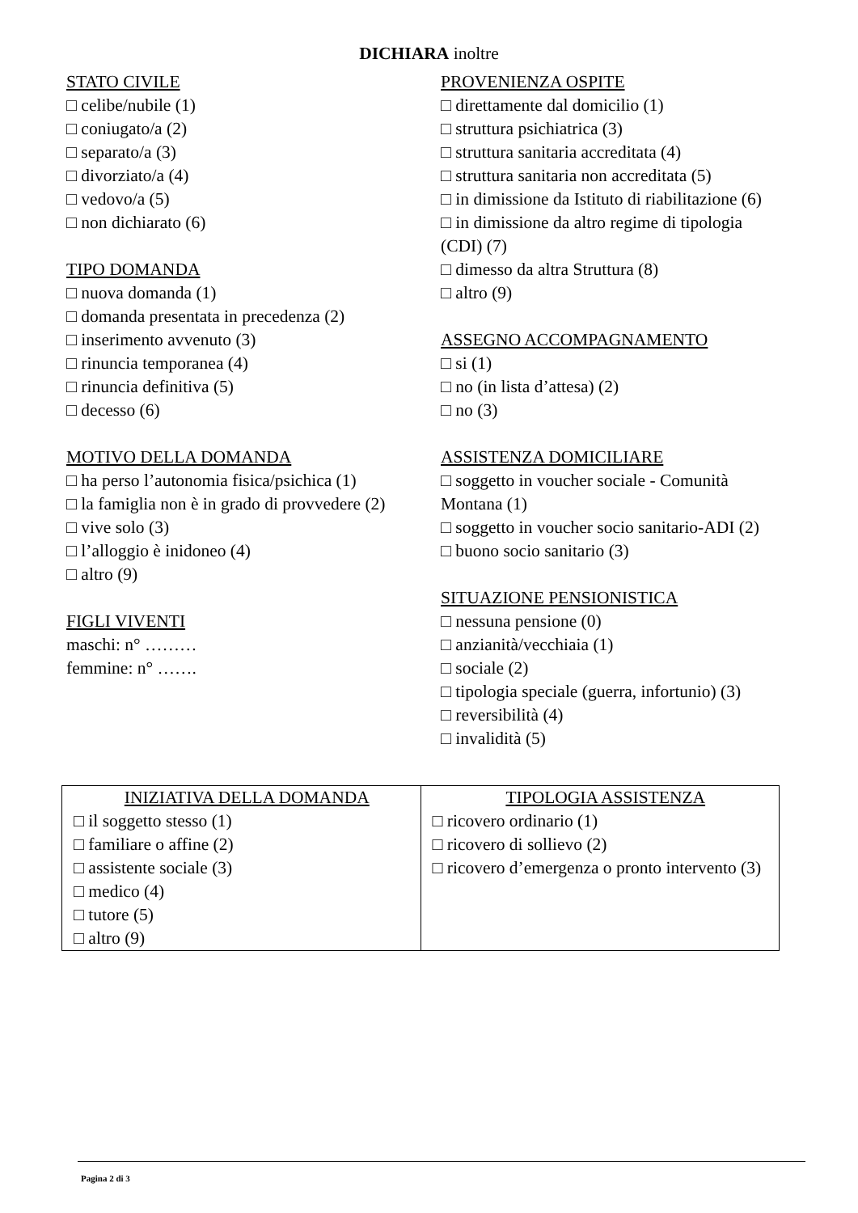DICHIARA inoltre
STATO CIVILE
□ celibe/nubile (1)
□ coniugato/a (2)
□ separato/a (3)
□ divorziato/a (4)
□ vedovo/a (5)
□ non dichiarato (6)
TIPO DOMANDA
□ nuova domanda (1)
□ domanda presentata in precedenza (2)
□ inserimento avvenuto (3)
□ rinuncia temporanea (4)
□ rinuncia definitiva (5)
□ decesso (6)
MOTIVO DELLA DOMANDA
□ ha perso l’autonomia fisica/psichica (1)
□ la famiglia non è in grado di provvedere (2)
□ vive solo (3)
□ l’alloggio è inidoneo (4)
□ altro (9)
FIGLI VIVENTI
maschi: n° ………
femmine: n° …….
PROVENIENZA OSPITE
□ direttamente dal domicilio (1)
□ struttura psichiatrica (3)
□ struttura sanitaria accreditata (4)
□ struttura sanitaria non accreditata (5)
□ in dimissione da Istituto di riabilitazione (6)
□ in dimissione da altro regime di tipologia (CDI) (7)
□ dimesso da altra Struttura (8)
□ altro (9)
ASSEGNO ACCOMPAGNAMENTO
□ si (1)
□ no (in lista d’attesa) (2)
□ no (3)
ASSISTENZA DOMICILIARE
□ soggetto in voucher sociale - Comunità Montana (1)
□ soggetto in voucher socio sanitario-ADI (2)
□ buono socio sanitario (3)
SITUAZIONE PENSIONISTICA
□ nessuna pensione (0)
□ anzianità/vecchiaia (1)
□ sociale (2)
□ tipologia speciale (guerra, infortunio) (3)
□ reversibilità (4)
□ invalidità (5)
| INIZIATIVA DELLA DOMANDA □ il soggetto stesso (1) □ familiare o affine (2) □ assistente sociale (3) □ medico (4) □ tutore (5) □ altro (9) | TIPOLOGIA ASSISTENZA □ ricovero ordinario (1) □ ricovero di sollievo (2) □ ricovero d’emergenza o pronto intervento (3) |
Pagina 2 di 3